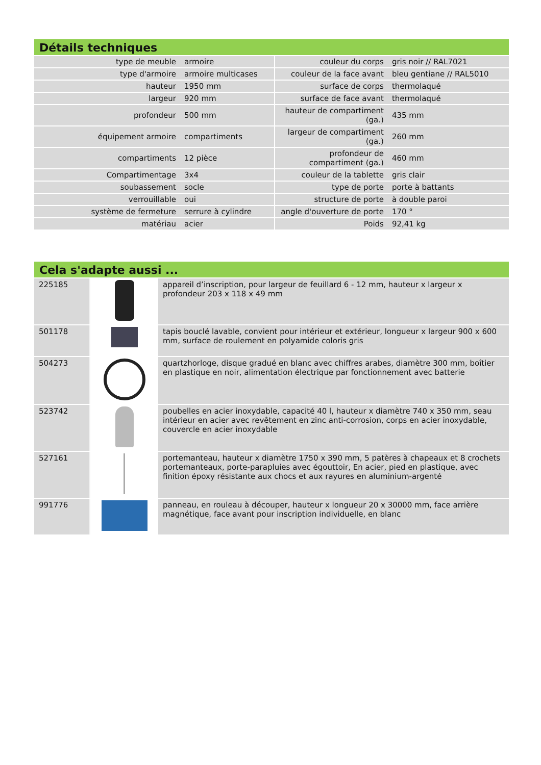Détails techniques
| type de meuble | armoire | couleur du corps | gris noir // RAL7021 |
| type d'armoire | armoire multicases | couleur de la face avant | bleu gentiane // RAL5010 |
| hauteur | 1950 mm | surface de corps | thermolaqué |
| largeur | 920 mm | surface de face avant | thermolaqué |
| profondeur | 500 mm | hauteur de compartiment (ga.) | 435 mm |
| équipement armoire | compartiments | largeur de compartiment (ga.) | 260 mm |
| compartiments | 12 pièce | profondeur de compartiment (ga.) | 460 mm |
| Compartimentage | 3x4 | couleur de la tablette | gris clair |
| soubassement | socle | type de porte | porte à battants |
| verrouillable | oui | structure de porte | à double paroi |
| système de fermeture | serrure à cylindre | angle d'ouverture de porte | 170 ° |
| matériau | acier | Poids | 92,41 kg |
Cela s'adapte aussi ...
| 225185 | | appareil d’inscription, pour largeur de feuillard 6 - 12 mm, hauteur x largeur x profondeur 203 x 118 x 49 mm |
| 501178 | | tapis bouclé lavable, convient pour intérieur et extérieur, longueur x largeur 900 x 600 mm, surface de roulement en polyamide coloris gris |
| 504273 | | quartzhorloge, disque gradué en blanc avec chiffres arabes, diamètre 300 mm, boîtier en plastique en noir, alimentation électrique par fonctionnement avec batterie |
| 523742 | | poubelles en acier inoxydable, capacité 40 l, hauteur x diamètre 740 x 350 mm, seau intérieur en acier avec revêtement en zinc anti-corrosion, corps en acier inoxydable, couvercle en acier inoxydable |
| 527161 | | portemanteau, hauteur x diamètre 1750 x 390 mm, 5 patères à chapeaux et 8 crochets portemanteaux, porte-parapluies avec égouttoir, En acier, pied en plastique, avec finition époxy résistante aux chocs et aux rayures en aluminium-argenté |
| 991776 | | panneau, en rouleau à découper, hauteur x longueur 20 x 30000 mm, face arrière magnétique, face avant pour inscription individuelle, en blanc |